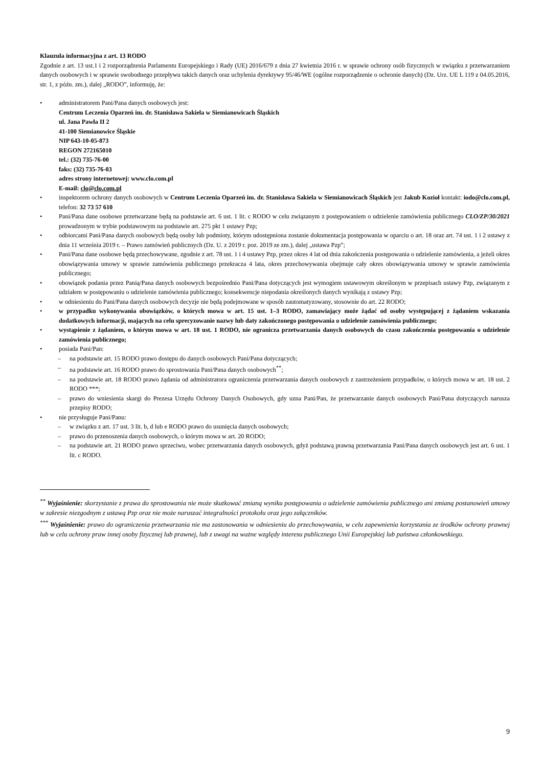Klauzula informacyjna z art. 13 RODO
Zgodnie z art. 13 ust.1 i 2 rozporządzenia Parlamentu Europejskiego i Rady (UE) 2016/679 z dnia 27 kwietnia 2016 r. w sprawie ochrony osób fizycznych w związku z przetwarzaniem danych osobowych i w sprawie swobodnego przepływu takich danych oraz uchylenia dyrektywy 95/46/WE (ogólne rozporządzenie o ochronie danych) (Dz. Urz. UE L 119 z 04.05.2016, str. 1, z późn. zm.), dalej „RODO”, informuję, że:
• administratorem Pani/Pana danych osobowych jest:
Centrum Leczenia Oparzeń im. dr. Stanisława Sakiela w Siemianowicach Śląskich
ul. Jana Pawła II 2
41-100 Siemianowice Śląskie
NIP 643-10-05-873
REGON 272165010
tel.: (32) 735-76-00
faks: (32) 735-76-03
adres strony internetowej: www.clo.com.pl
E-mail: clo@clo.com.pl
• inspektorem ochrony danych osobowych w Centrum Leczenia Oparzeń im. dr. Stanisława Sakiela w Siemianowicach Śląskich jest Jakub Kozioł kontakt: iodo@clo.com.pl, telefon: 32 73 57 610
• Pani/Pana dane osobowe przetwarzane będą na podstawie art. 6 ust. 1 lit. c RODO w celu związanym z postępowaniem o udzielenie zamówienia publicznego CLO/ZP/30/2021 prowadzonym w trybie podstawowym na podstawie art. 275 pkt 1 ustawy Pzp;
• odbiorcami Pani/Pana danych osobowych będą osoby lub podmioty, którym udostępniona zostanie dokumentacja postępowania w oparciu o art. 18 oraz art. 74 ust. 1 i 2 ustawy z dnia 11 września 2019 r. – Prawo zamówień publicznych (Dz. U. z 2019 r. poz. 2019 ze zm.), dalej „ustawa Pzp”;
• Pani/Pana dane osobowe będą przechowywane, zgodnie z art. 78 ust. 1 i 4 ustawy Pzp, przez okres 4 lat od dnia zakończenia postępowania o udzielenie zamówienia, a jeżeli okres obowiązywania umowy w sprawie zamówienia publicznego przekracza 4 lata, okres przechowywania obejmuje cały okres obowiązywania umowy w sprawie zamówienia publicznego;
• obowiązek podania przez Panią/Pana danych osobowych bezpośrednio Pani/Pana dotyczących jest wymogiem ustawowym określonym w przepisach ustawy Pzp, związanym z udziałem w postępowaniu o udzielenie zamówienia publicznego; konsekwencje niepodania określonych danych wynikają z ustawy Pzp;
• w odniesieniu do Pani/Pana danych osobowych decyzje nie będą podejmowane w sposób zautomatyzowany, stosownie do art. 22 RODO;
• w przypadku wykonywania obowiązków, o których mowa w art. 15 ust. 1–3 RODO, zamawiający może żądać od osoby występującej z żądaniem wskazania dodatkowych informacji, mających na celu sprecyzowanie nazwy lub daty zakończonego postępowania o udzielenie zamówienia publicznego;
• wystąpienie z żądaniem, o którym mowa w art. 18 ust. 1 RODO, nie ogranicza przetwarzania danych osobowych do czasu zakończenia postępowania o udzielenie zamówienia publicznego;
• posiada Pani/Pan:
– na podstawie art. 15 RODO prawo dostępu do danych osobowych Pani/Pana dotyczących;
– na podstawie art. 16 RODO prawo do sprostowania Pani/Pana danych osobowych<sup>**</sup>;
– na podstawie art. 18 RODO prawo żądania od administratora ograniczenia przetwarzania danych osobowych z zastrzeżeniem przypadków, o których mowa w art. 18 ust. 2 RODO ***;
– prawo do wniesienia skargi do Prezesa Urzędu Ochrony Danych Osobowych, gdy uzna Pani/Pan, że przetwarzanie danych osobowych Pani/Pana dotyczących narusza przepisy RODO;
• nie przysługuje Pani/Panu:
– w związku z art. 17 ust. 3 lit. b, d lub e RODO prawo do usunięcia danych osobowych;
– prawo do przenoszenia danych osobowych, o którym mowa w art. 20 RODO;
– na podstawie art. 21 RODO prawo sprzeciwu, wobec przetwarzania danych osobowych, gdyż podstawą prawną przetwarzania Pani/Pana danych osobowych jest art. 6 ust. 1 lit. c RODO.
<sup>**</sup> Wyjaśnienie: skorzystanie z prawa do sprostowania nie może skutkować zmianą wyniku postępowania o udzielenie zamówienia publicznego ani zmianą postanowień umowy w zakresie niezgodnym z ustawą Pzp oraz nie może naruszać integralności protokołu oraz jego załączników.
<sup>***</sup> Wyjaśnienie: prawo do ograniczenia przetwarzania nie ma zastosowania w odniesieniu do przechowywania, w celu zapewnienia korzystania ze środków ochrony prawnej lub w celu ochrony praw innej osoby fizycznej lub prawnej, lub z uwagi na ważne względy interesu publicznego Unii Europejskiej lub państwa członkowskiego.
9